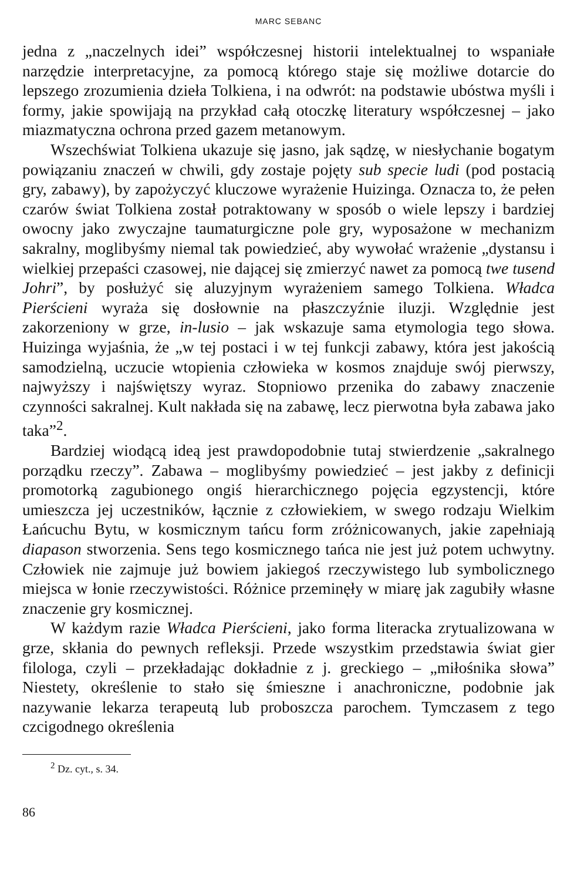MARC SEBANC
jedna z „naczelnych idei” współczesnej historii intelektualnej to wspaniałe narzędzie interpretacyjne, za pomocą którego staje się możliwe dotarcie do lepszego zrozumienia dzieła Tolkiena, i na odwrót: na podstawie ubóstwa myśli i formy, jakie spowijają na przykład całą otoczkę literatury współczesnej – jako miazmatyczna ochrona przed gazem metanowym.
Wszechświat Tolkiena ukazuje się jasno, jak sądzę, w niesłychanie bogatym powiązaniu znaczeń w chwili, gdy zostaje pojęty sub specie ludi (pod postacią gry, zabawy), by zapożyczyć kluczowe wyrażenie Huizinga. Oznacza to, że pełen czarów świat Tolkiena został potraktowany w sposób o wiele lepszy i bardziej owocny jako zwyczajne taumaturgiczne pole gry, wyposażone w mechanizm sakralny, moglibyśmy niemal tak powiedzieć, aby wywołać wrażenie „dystansu i wielkiej przepaści czasowej, nie dającej się zmierzyć nawet za pomocą twe tusend Johri”, by posłużyć się aluzyjnym wyrażeniem samego Tolkiena. Władca Pierścieni wyraża się dosłownie na płaszczyźnie iluzji. Względnie jest zakorzeniony w grze, in-lusio – jak wskazuje sama etymologia tego słowa. Huizinga wyjaśnia, że „w tej postaci i w tej funkcji zabawy, która jest jakością samodzielną, uczucie wtopienia człowieka w kosmos znajduje swój pierwszy, najwyższy i najświętszy wyraz. Stopniowo przenika do zabawy znaczenie czynności sakralnej. Kult nakłada się na zabawę, lecz pierwotna była zabawa jako taka”<sup>2</sup>.
Bardziej wiodącą ideą jest prawdopodobnie tutaj stwierdzenie „sakralnego porządku rzeczy”. Zabawa – moglibyśmy powiedzieć – jest jakby z definicji promotorką zagubionego ongiś hierarchicznego pojęcia egzystencji, które umieszcza jej uczestników, łącznie z człowiekiem, w swego rodzaju Wielkim Łańcuchu Bytu, w kosmicznym tańcu form zróżnicowanych, jakie zapełniają diapason stworzenia. Sens tego kosmicznego tańca nie jest już potem uchwytny. Człowiek nie zajmuje już bowiem jakiegoś rzeczywistego lub symbolicznego miejsca w łonie rzeczywistości. Różnice przeminęły w miarę jak zagubiły własne znaczenie gry kosmicznej.
W każdym razie Władca Pierścieni, jako forma literacka zrytualizowana w grze, skłania do pewnych refleksji. Przede wszystkim przedstawia świat gier filologa, czyli – przekładając dokładnie z j. greckiego – „miłośnika słowa” Niestety, określenie to stało się śmieszne i anachroniczne, podobnie jak nazywanie lekarza terapeutą lub proboszcza parochem. Tymczasem z tego czcigodnego określenia
<sup>2</sup> Dz. cyt., s. 34.
86